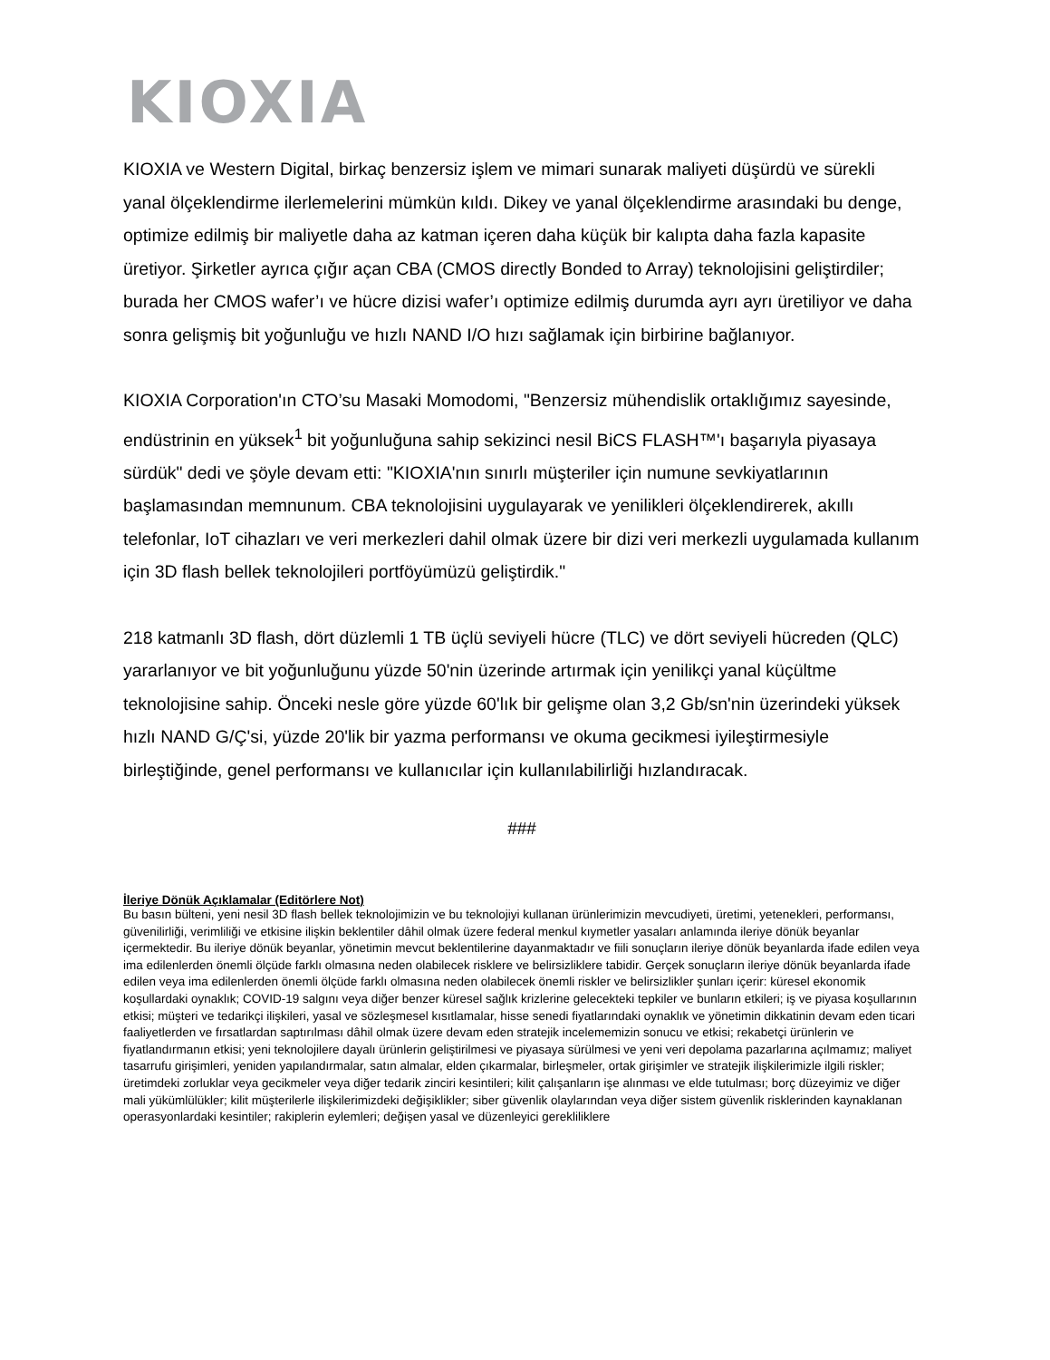KIOXIA
KIOXIA ve Western Digital, birkaç benzersiz işlem ve mimari sunarak maliyeti düşürdü ve sürekli yanal ölçeklendirme ilerlemelerini mümkün kıldı. Dikey ve yanal ölçeklendirme arasındaki bu denge, optimize edilmiş bir maliyetle daha az katman içeren daha küçük bir kalıpta daha fazla kapasite üretiyor. Şirketler ayrıca çığır açan CBA (CMOS directly Bonded to Array) teknolojisini geliştirdiler; burada her CMOS wafer’ı ve hücre dizisi wafer’ı optimize edilmiş durumda ayrı ayrı üretiliyor ve daha sonra gelişmiş bit yoğunluğu ve hızlı NAND I/O hızı sağlamak için birbirine bağlanıyor.
KIOXIA Corporation'ın CTO’su Masaki Momodomi, "Benzersiz mühendislik ortaklığımız sayesinde, endüstrinin en yüksek<sup>1</sup> bit yoğunluğuna sahip sekizinci nesil BiCS FLASH™'ı başarıyla piyasaya sürdük" dedi ve şöyle devam etti: "KIOXIA'nın sınırlı müşteriler için numune sevkiyatlarının başlamasından memnunum. CBA teknolojisini uygulayarak ve yenilikleri ölçeklendirerek, akıllı telefonlar, IoT cihazları ve veri merkezleri dahil olmak üzere bir dizi veri merkezli uygulamada kullanım için 3D flash bellek teknolojileri portföyümüzü geliştirdik."
218 katmanlı 3D flash, dört düzlemli 1 TB üçlü seviyeli hücre (TLC) ve dört seviyeli hücreden (QLC) yararlanıyor ve bit yoğunluğunu yüzde 50'nin üzerinde artırmak için yenilikçi yanal küçültme teknolojisine sahip. Önceki nesle göre yüzde 60'lık bir gelişme olan 3,2 Gb/sn'nin üzerindeki yüksek hızlı NAND G/Ç'si, yüzde 20'lik bir yazma performansı ve okuma gecikmesi iyileştirmesiyle birleştiğinde, genel performansı ve kullanıcılar için kullanılabilirliği hızlandıracak.
###
İleriye Dönük Açıklamalar (Editörlere Not)
Bu basın bülteni, yeni nesil 3D flash bellek teknolojimizin ve bu teknolojiyi kullanan ürünlerimizin mevcudiyeti, üretimi, yetenekleri, performansı, güvenilirliği, verimliliği ve etkisine ilişkin beklentiler dâhil olmak üzere federal menkul kıymetler yasaları anlamında ileriye dönük beyanlar içermektedir. Bu ileriye dönük beyanlar, yönetimin mevcut beklentilerine dayanmaktadır ve fiili sonuçların ileriye dönük beyanlarda ifade edilen veya ima edilenlerden önemli ölçüde farklı olmasına neden olabilecek risklere ve belirsizliklere tabidir. Gerçek sonuçların ileriye dönük beyanlarda ifade edilen veya ima edilenlerden önemli ölçüde farklı olmasına neden olabilecek önemli riskler ve belirsizlikler şunları içerir: küresel ekonomik koşullardaki oynaklık; COVID-19 salgını veya diğer benzer küresel sağlık krizlerine gelecekteki tepkiler ve bunların etkileri; iş ve piyasa koşullarının etkisi; müşteri ve tedarikçi ilişkileri, yasal ve sözleşmesel kısıtlamalar, hisse senedi fiyatlarındaki oynaklık ve yönetimin dikkatinin devam eden ticari faaliyetlerden ve fırsatlardan saptırılması dâhil olmak üzere devam eden stratejik incelememizin sonucu ve etkisi; rekabetçi ürünlerin ve fiyatlandırmanın etkisi; yeni teknolojilere dayalı ürünlerin geliştirilmesi ve piyasaya sürülmesi ve yeni veri depolama pazarlarına açılmamız; maliyet tasarrufu girişimleri, yeniden yapılandırmalar, satın almalar, elden çıkarmalar, birleşmeler, ortak girişimler ve stratejik ilişkilerimizle ilgili riskler; üretimdeki zorluklar veya gecikmeler veya diğer tedarik zinciri kesintileri; kilit çalışanların işe alınması ve elde tutulması; borç düzeyimiz ve diğer mali yükümlülükler; kilit müşterilerle ilişkilerimizdeki değişiklikler; siber güvenlik olaylarından veya diğer sistem güvenlik risklerinden kaynaklanan operasyonlardaki kesintiler; rakiplerin eylemleri; değişen yasal ve düzenleyici gerekliliklere